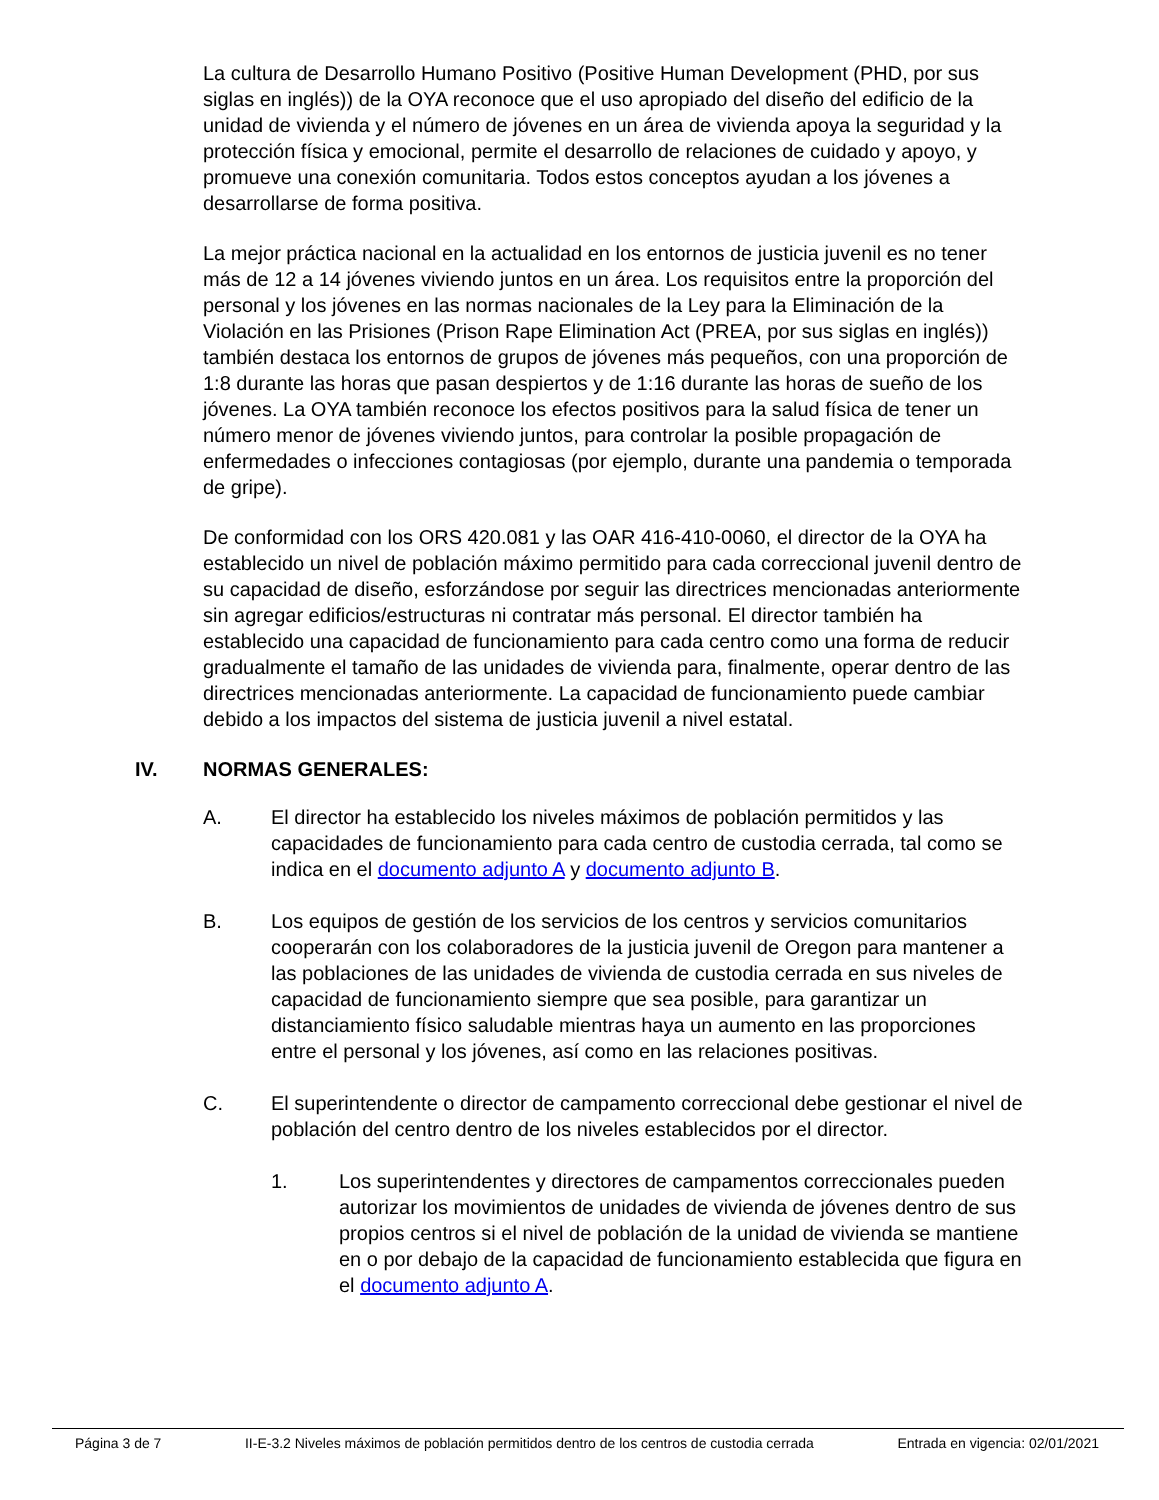La cultura de Desarrollo Humano Positivo (Positive Human Development (PHD, por sus siglas en inglés)) de la OYA reconoce que el uso apropiado del diseño del edificio de la unidad de vivienda y el número de jóvenes en un área de vivienda apoya la seguridad y la protección física y emocional, permite el desarrollo de relaciones de cuidado y apoyo, y promueve una conexión comunitaria. Todos estos conceptos ayudan a los jóvenes a desarrollarse de forma positiva.
La mejor práctica nacional en la actualidad en los entornos de justicia juvenil es no tener más de 12 a 14 jóvenes viviendo juntos en un área. Los requisitos entre la proporción del personal y los jóvenes en las normas nacionales de la Ley para la Eliminación de la Violación en las Prisiones (Prison Rape Elimination Act (PREA, por sus siglas en inglés)) también destaca los entornos de grupos de jóvenes más pequeños, con una proporción de 1:8 durante las horas que pasan despiertos y de 1:16 durante las horas de sueño de los jóvenes. La OYA también reconoce los efectos positivos para la salud física de tener un número menor de jóvenes viviendo juntos, para controlar la posible propagación de enfermedades o infecciones contagiosas (por ejemplo, durante una pandemia o temporada de gripe).
De conformidad con los ORS 420.081 y las OAR 416-410-0060, el director de la OYA ha establecido un nivel de población máximo permitido para cada correccional juvenil dentro de su capacidad de diseño, esforzándose por seguir las directrices mencionadas anteriormente sin agregar edificios/estructuras ni contratar más personal. El director también ha establecido una capacidad de funcionamiento para cada centro como una forma de reducir gradualmente el tamaño de las unidades de vivienda para, finalmente, operar dentro de las directrices mencionadas anteriormente. La capacidad de funcionamiento puede cambiar debido a los impactos del sistema de justicia juvenil a nivel estatal.
IV. NORMAS GENERALES:
A. El director ha establecido los niveles máximos de población permitidos y las capacidades de funcionamiento para cada centro de custodia cerrada, tal como se indica en el documento adjunto A y documento adjunto B.
B. Los equipos de gestión de los servicios de los centros y servicios comunitarios cooperarán con los colaboradores de la justicia juvenil de Oregon para mantener a las poblaciones de las unidades de vivienda de custodia cerrada en sus niveles de capacidad de funcionamiento siempre que sea posible, para garantizar un distanciamiento físico saludable mientras haya un aumento en las proporciones entre el personal y los jóvenes, así como en las relaciones positivas.
C. El superintendente o director de campamento correccional debe gestionar el nivel de población del centro dentro de los niveles establecidos por el director.
1. Los superintendentes y directores de campamentos correccionales pueden autorizar los movimientos de unidades de vivienda de jóvenes dentro de sus propios centros si el nivel de población de la unidad de vivienda se mantiene en o por debajo de la capacidad de funcionamiento establecida que figura en el documento adjunto A.
Página 3 de 7 II-E-3.2 Niveles máximos de población permitidos dentro de los centros de custodia cerrada Entrada en vigencia: 02/01/2021